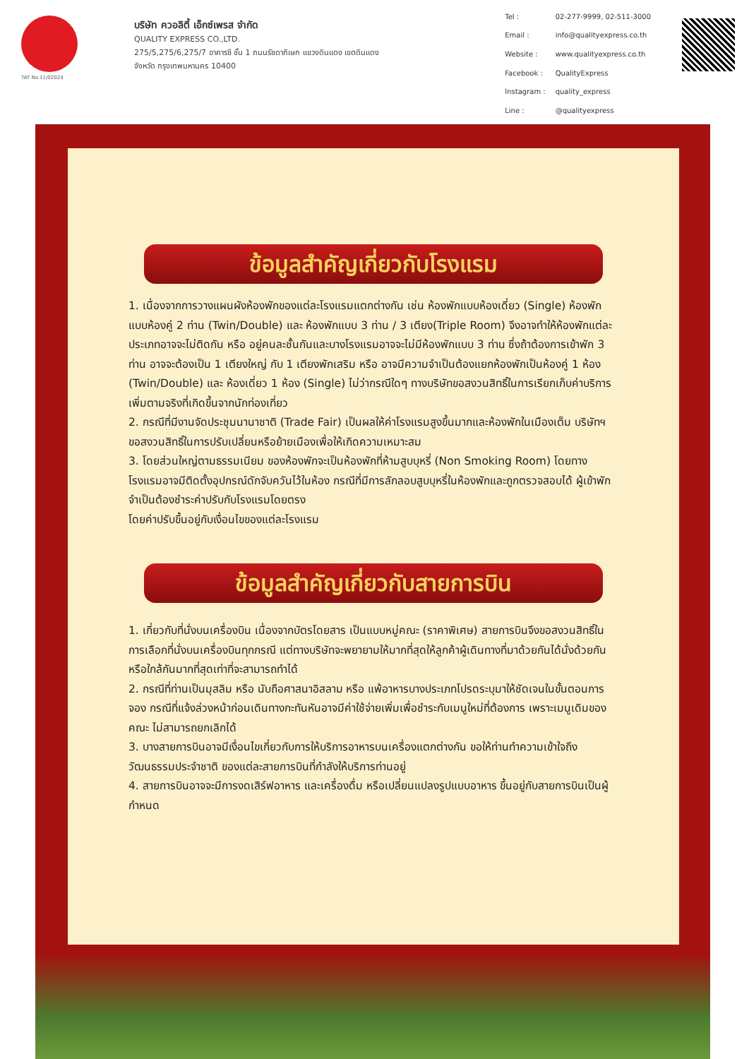TAT No.11/02024
บริษัท ควอลิตี้ เอ็กซ์เพรส จำกัด
QUALITY EXPRESS CO.,LTD.
275/5,275/6,275/7 อาคารซี ชั้น 1 ถนนรัชดาภิเษก แขวงดินแดง เขตดินแดง
จังหวัด กรุงเทพมหานคร 10400
| Tel : | 02-277-9999, 02-511-3000 |
| Email : | info@qualityexpress.co.th |
| Website : | www.qualityexpress.co.th |
| Facebook : | QualityExpress |
| Instagram : | quality_express |
| Line : | @qualityexpress |
ข้อมูลสำคัญเกี่ยวกับโรงแรม
1. เนื่องจากการวางแผนผังห้องพักของแต่ละโรงแรมแตกต่างกัน เช่น ห้องพักแบบห้องเดี่ยว (Single) ห้องพักแบบห้องคู่ 2 ท่าน (Twin/Double) และ ห้องพักแบบ 3 ท่าน / 3 เตียง(Triple Room) จึงอาจทำให้ห้องพักแต่ละประเภทอาจจะไม่ติดกัน หรือ อยู่คนละชั้นกันและบางโรงแรมอาจจะไม่มีห้องพักแบบ 3 ท่าน ซึ่งถ้าต้องการเข้าพัก 3 ท่าน อาจจะต้องเป็น 1 เตียงใหญ่ กับ 1 เตียงพักเสริม หรือ อาจมีความจำเป็นต้องแยกห้องพักเป็นห้องคู่ 1 ห้อง (Twin/Double) และ ห้องเดี่ยว 1 ห้อง (Single) ไม่ว่ากรณีใดๆ ทางบริษัทขอสงวนสิทธิ์ในการเรียกเก็บค่าบริการเพิ่มตามจริงที่เกิดขึ้นจากนักท่องเที่ยว
2. กรณีที่มีงานจัดประชุมนานาชาติ (Trade Fair) เป็นผลให้ค่าโรงแรมสูงขึ้นมากและห้องพักในเมืองเต็ม บริษัทฯ ขอสงวนสิทธิ์ในการปรับเปลี่ยนหรือย้ายเมืองเพื่อให้เกิดความเหมาะสม
3. โดยส่วนใหญ่ตามธรรมเนียม ของห้องพักจะเป็นห้องพักที่ห้ามสูบบุหรี่ (Non Smoking Room) โดยทางโรงแรมอาจมีติดตั้งอุปกรณ์ดักจับควันไว้ในห้อง กรณีที่มีการลักลอบสูบบุหรี่ในห้องพักและถูกตรวจสอบได้ ผู้เข้าพักจำเป็นต้องชำระค่าปรับกับโรงแรมโดยตรง
โดยค่าปรับขึ้นอยู่กับเงื่อนไขของแต่ละโรงแรม
ข้อมูลสำคัญเกี่ยวกับสายการบิน
1. เกี่ยวกับที่นั่งบนเครื่องบิน เนื่องจากบัตรโดยสาร เป็นแบบหมู่คณะ (ราคาพิเศษ) สายการบินจึงขอสงวนสิทธิ์ในการเลือกที่นั่งบนเครื่องบินทุกกรณี แต่ทางบริษัทจะพยายามให้มากที่สุดให้ลูกค้าผู้เดินทางที่มาด้วยกันได้นั่งด้วยกันหรือใกล้กันมากที่สุดเท่าที่จะสามารถทำได้
2. กรณีที่ท่านเป็นมุสลิม หรือ นับถือศาสนาอิสลาม หรือ แพ้อาหารบางประเภทโปรดระบุมาให้ชัดเจนในขั้นตอนการจอง กรณีที่แจ้งล่วงหน้าก่อนเดินทางกะทันหันอาจมีค่าใช้จ่ายเพิ่มเพื่อชำระกับเมนูใหม่ที่ต้องการ เพราะเมนูเดิมของคณะ ไม่สามารถยกเลิกได้
3. บางสายการบินอาจมีเงื่อนไขเกี่ยวกับการให้บริการอาหารบนเครื่องแตกต่างกัน ขอให้ท่านทำความเข้าใจถึงวัฒนธรรมประจำชาติ ของแต่ละสายการบินที่กำลังให้บริการท่านอยู่
4. สายการบินอาจจะมีการงดเสิร์ฟอาหาร และเครื่องดื่ม หรือเปลี่ยนแปลงรูปแบบอาหาร ขึ้นอยู่กับสายการบินเป็นผู้กำหนด